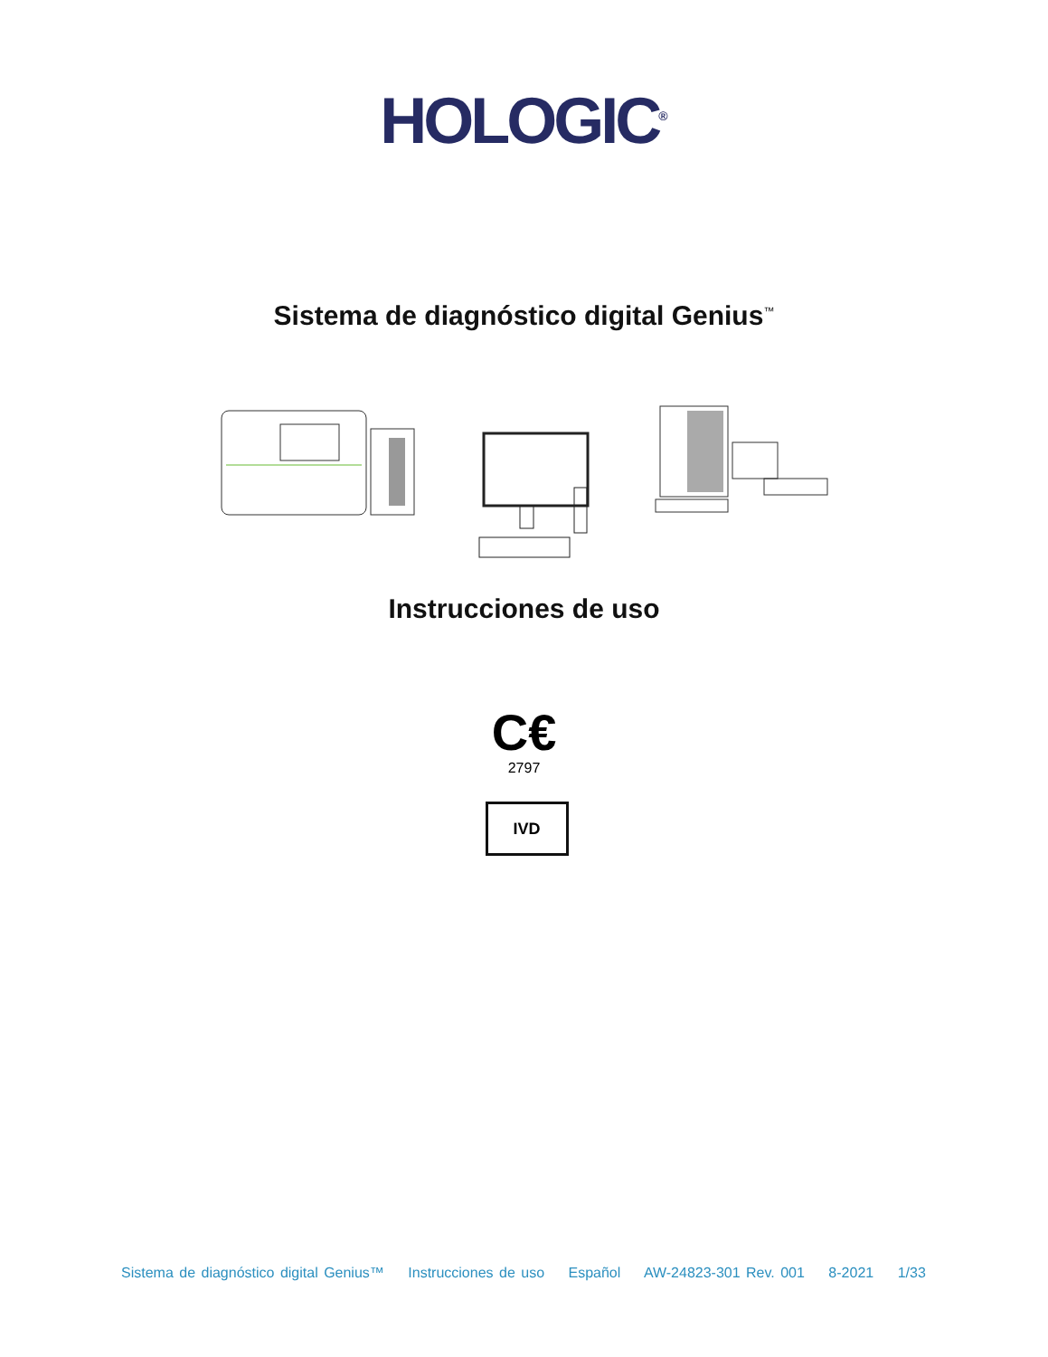HOLOGIC<sup>®</sup>
Sistema de diagnóstico digital Genius<sup>™</sup>
Instrucciones de uso
C€
2797
IVD
Sistema de diagnóstico digital Genius™ Instrucciones de uso Español AW-24823-301 Rev. 001 8-2021 1/33